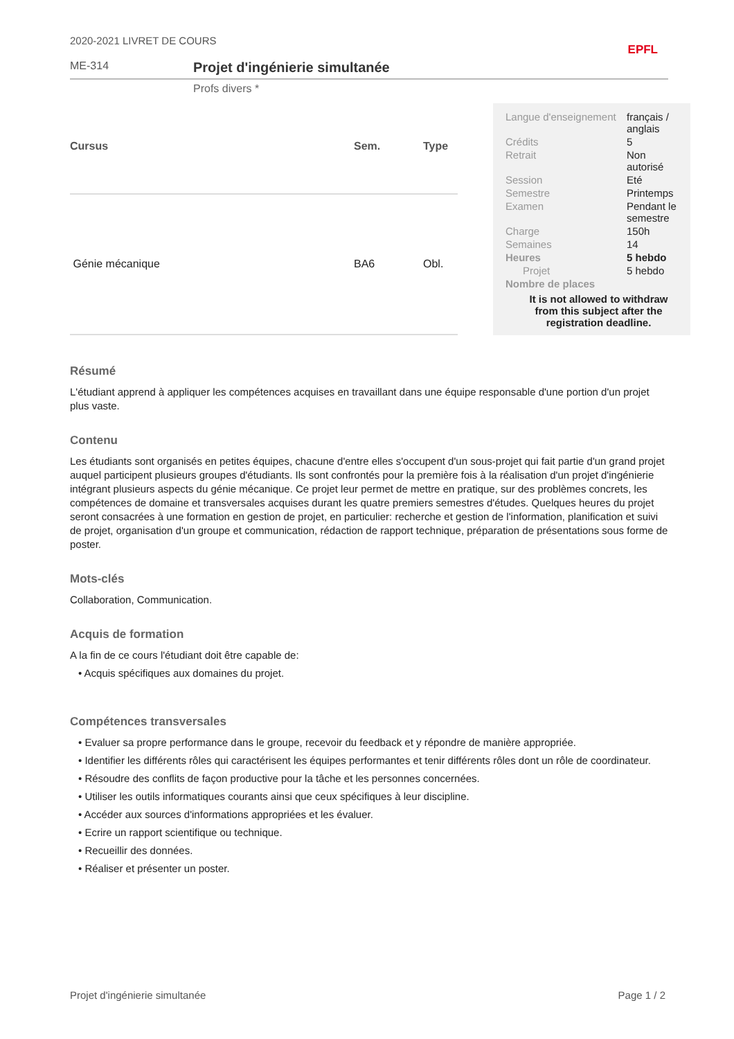2020-2021 LIVRET DE COURS EPFL
ME-314
Projet d'ingénierie simultanée
Profs divers *
| Cursus | Sem. | Type |
| --- | --- | --- |
| Génie mécanique | BA6 | Obl. |
| Langue d'enseignement | français / anglais |
| Crédits | 5 |
| Retrait | Non autorisé |
| Session | Eté |
| Semestre | Printemps |
| Examen | Pendant le semestre |
| Charge | 150h |
| Semaines | 14 |
| Heures | 5 hebdo |
| Projet | 5 hebdo |
| Nombre de places | |
It is not allowed to withdraw from this subject after the registration deadline.
Résumé
L'étudiant apprend à appliquer les compétences acquises en travaillant dans une équipe responsable d'une portion d'un projet plus vaste.
Contenu
Les étudiants sont organisés en petites équipes, chacune d'entre elles s'occupent d'un sous-projet qui fait partie d'un grand projet auquel participent plusieurs groupes d'étudiants. Ils sont confrontés pour la première fois à la réalisation d'un projet d'ingénierie intégrant plusieurs aspects du génie mécanique. Ce projet leur permet de mettre en pratique, sur des problèmes concrets, les compétences de domaine et transversales acquises durant les quatre premiers semestres d'études. Quelques heures du projet seront consacrées à une formation en gestion de projet, en particulier: recherche et gestion de l'information, planification et suivi de projet, organisation d'un groupe et communication, rédaction de rapport technique, préparation de présentations sous forme de poster.
Mots-clés
Collaboration, Communication.
Acquis de formation
A la fin de ce cours l'étudiant doit être capable de:
• Acquis spécifiques aux domaines du projet.
Compétences transversales
• Evaluer sa propre performance dans le groupe, recevoir du feedback et y répondre de manière appropriée.
• Identifier les différents rôles qui caractérisent les équipes performantes et tenir différents rôles dont un rôle de coordinateur.
• Résoudre des conflits de façon productive pour la tâche et les personnes concernées.
• Utiliser les outils informatiques courants ainsi que ceux spécifiques à leur discipline.
• Accéder aux sources d'informations appropriées et les évaluer.
• Ecrire un rapport scientifique ou technique.
• Recueillir des données.
• Réaliser et présenter un poster.
Projet d'ingénierie simultanée Page 1 / 2